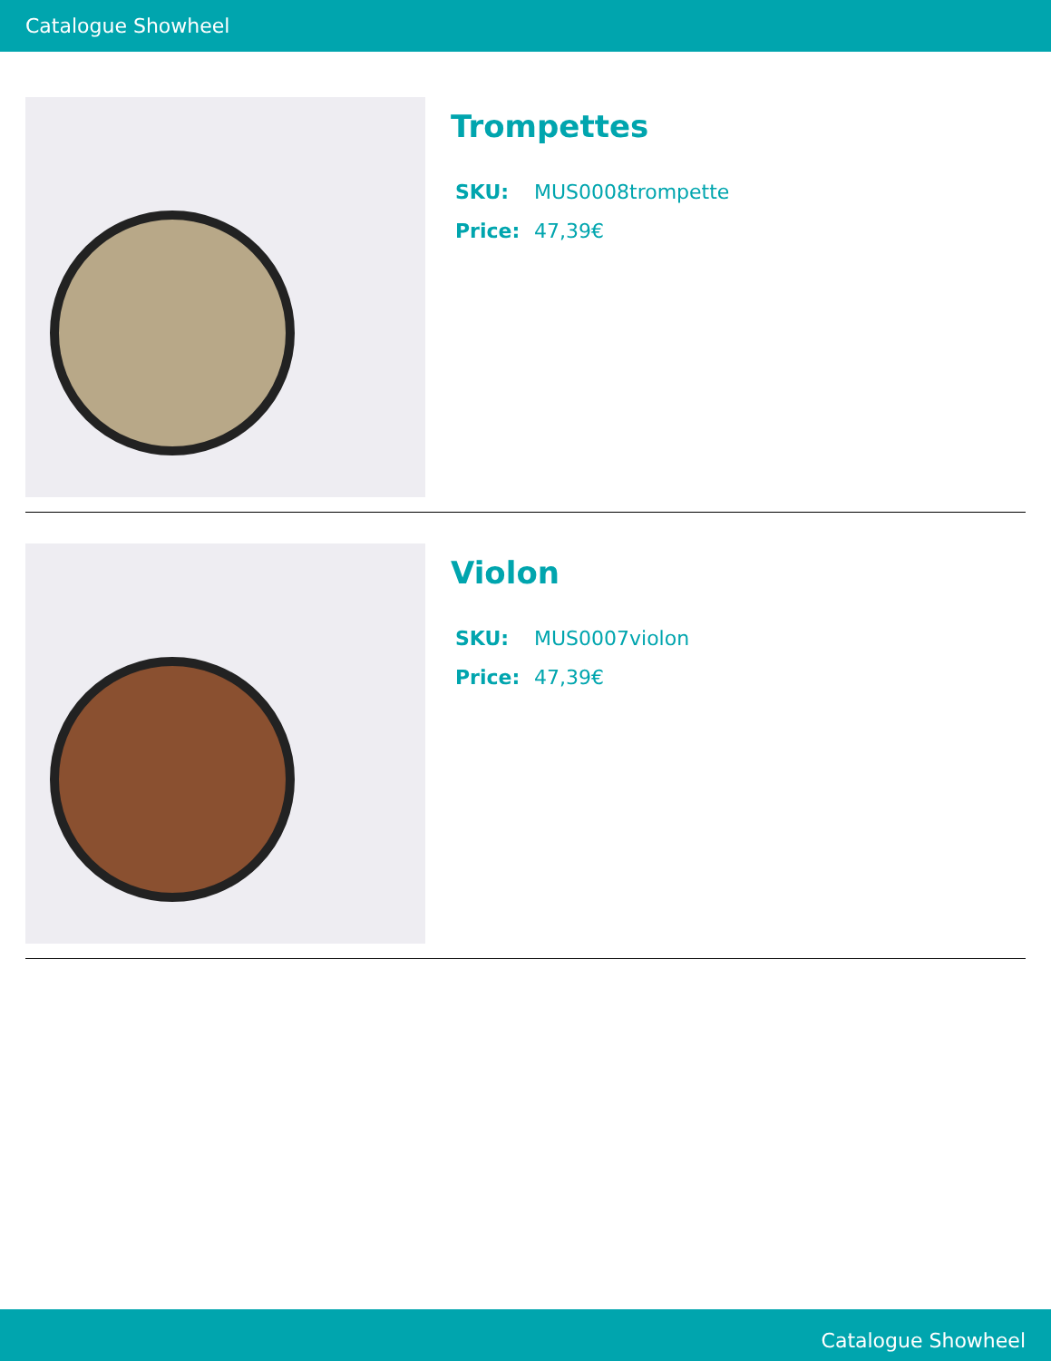Catalogue Showheel
Trompettes
SKU: MUS0008trompette
Price: 47,39€
Violon
SKU: MUS0007violon
Price: 47,39€
Catalogue Showheel